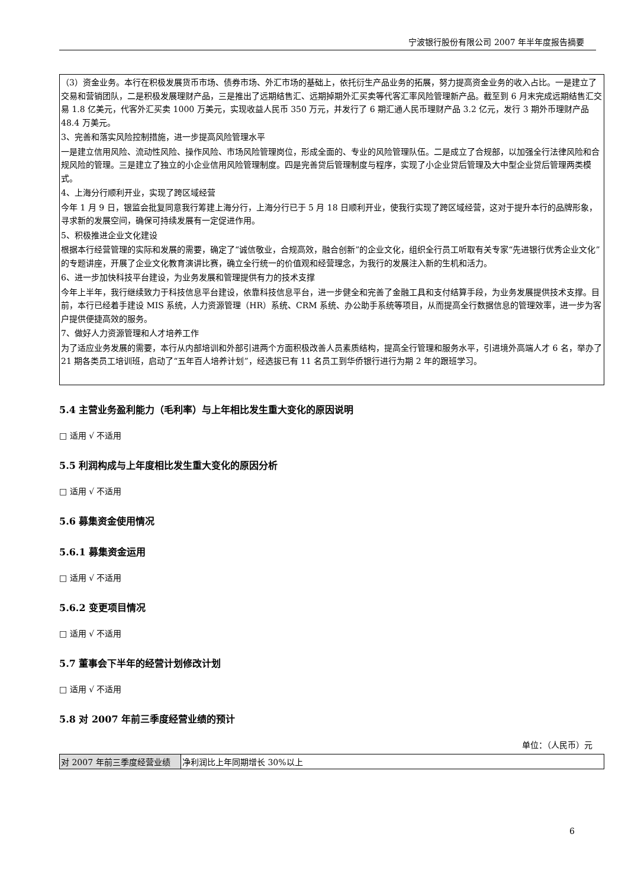宁波银行股份有限公司 2007 年半年度报告摘要
（3）资金业务。本行在积极发展货币市场、债券市场、外汇市场的基础上，依托衍生产品业务的拓展，努力提高资金业务的收入占比。一是建立了交易和营销团队，二是积极发展理财产品，三是推出了远期结售汇、远期掉期外汇买卖等代客汇率风险管理新产品。截至到 6 月末完成远期结售汇交易 1.8 亿美元，代客外汇买卖 1000 万美元，实现收益人民币 350 万元，并发行了 6 期汇通人民币理财产品 3.2 亿元，发行 3 期外币理财产品 48.4 万美元。
3、完善和落实风险控制措施，进一步提高风险管理水平
一是建立信用风险、流动性风险、操作风险、市场风险管理岗位，形成全面的、专业的风险管理队伍。二是成立了合规部，以加强全行法律风险和合规风险的管理。三是建立了独立的小企业信用风险管理制度。四是完善贷后管理制度与程序，实现了小企业贷后管理及大中型企业贷后管理两类模式。
4、上海分行顺利开业，实现了跨区域经营
今年 1 月 9 日，银监会批复同意我行筹建上海分行，上海分行已于 5 月 18 日顺利开业，使我行实现了跨区域经营，这对于提升本行的品牌形象，寻求新的发展空间，确保可持续发展有一定促进作用。
5、积极推进企业文化建设
根据本行经营管理的实际和发展的需要，确定了“诚信敬业，合规高效，融合创新”的企业文化，组织全行员工听取有关专家“先进银行优秀企业文化”的专题讲座，开展了企业文化教育演讲比赛，确立全行统一的价值观和经营理念，为我行的发展注入新的生机和活力。
6、进一步加快科技平台建设，为业务发展和管理提供有力的技术支撑
今年上半年，我行继续致力于科技信息平台建设，依靠科技信息平台，进一步健全和完善了金融工具和支付结算手段，为业务发展提供技术支撑。目前，本行已经着手建设 MIS 系统，人力资源管理（HR）系统、CRM 系统、办公助手系统等项目，从而提高全行数据信息的管理效率，进一步为客户提供便捷高效的服务。
7、做好人力资源管理和人才培养工作
为了适应业务发展的需要，本行从内部培训和外部引进两个方面积极改善人员素质结构，提高全行管理和服务水平，引进境外高端人才 6 名，举办了 21 期各类员工培训班，启动了“五年百人培养计划”，经选拔已有 11 名员工到华侨银行进行为期 2 年的跟班学习。
5.4 主营业务盈利能力（毛利率）与上年相比发生重大变化的原因说明
□ 适用 √ 不适用
5.5 利润构成与上年度相比发生重大变化的原因分析
□ 适用 √ 不适用
5.6 募集资金使用情况
5.6.1 募集资金运用
□ 适用 √ 不适用
5.6.2 变更项目情况
□ 适用 √ 不适用
5.7 董事会下半年的经营计划修改计划
□ 适用 √ 不适用
5.8 对 2007 年前三季度经营业绩的预计
单位：（人民币）元
| 对 2007 年前三季度经营业绩 | 净利润比上年同期增长 30%以上 |
6